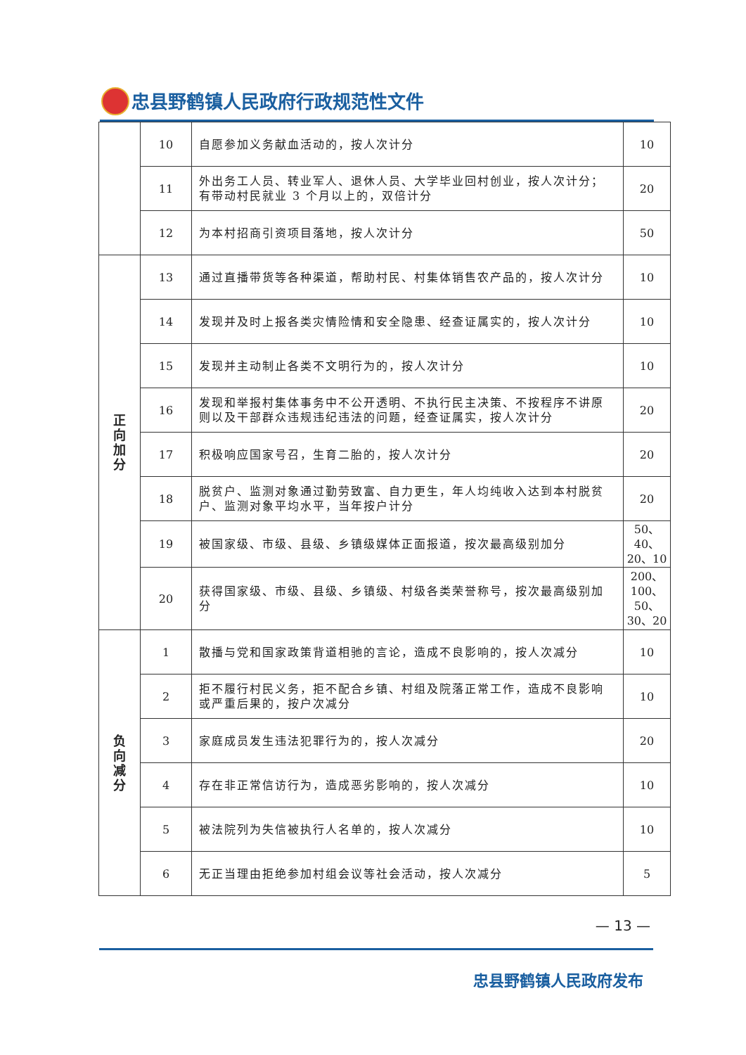忠县野鹤镇人民政府行政规范性文件
| | 10 | 自愿参加义务献血活动的，按人次计分 | 10 |
| | 11 | 外出务工人员、转业军人、退休人员、大学毕业回村创业，按人次计分；有带动村民就业 3 个月以上的，双倍计分 | 20 |
| | 12 | 为本村招商引资项目落地，按人次计分 | 50 |
| 正 向 加 分 | 13 | 通过直播带货等各种渠道，帮助村民、村集体销售农产品的，按人次计分 | 10 |
| | 14 | 发现并及时上报各类灾情险情和安全隐患、经查证属实的，按人次计分 | 10 |
| | 15 | 发现并主动制止各类不文明行为的，按人次计分 | 10 |
| | 16 | 发现和举报村集体事务中不公开透明、不执行民主决策、不按程序不讲原则以及干部群众违规违纪违法的问题，经查证属实，按人次计分 | 20 |
| | 17 | 积极响应国家号召，生育二胎的，按人次计分 | 20 |
| | 18 | 脱贫户、监测对象通过勤劳致富、自力更生，年人均纯收入达到本村脱贫户、监测对象平均水平，当年按户计分 | 20 |
| | 19 | 被国家级、市级、县级、乡镇级媒体正面报道，按次最高级别加分 | 50、 40、 20、10 |
| | 20 | 获得国家级、市级、县级、乡镇级、村级各类荣誉称号，按次最高级别加分 | 200、 100、 50、 30、20 |
| 负 向 减 分 | 1 | 散播与党和国家政策背道相驰的言论，造成不良影响的，按人次减分 | 10 |
| | 2 | 拒不履行村民义务，拒不配合乡镇、村组及院落正常工作，造成不良影响或严重后果的，按户次减分 | 10 |
| | 3 | 家庭成员发生违法犯罪行为的，按人次减分 | 20 |
| | 4 | 存在非正常信访行为，造成恶劣影响的，按人次减分 | 10 |
| | 5 | 被法院列为失信被执行人名单的，按人次减分 | 10 |
| | 6 | 无正当理由拒绝参加村组会议等社会活动，按人次减分 | 5 |
— 13 —
忠县野鹤镇人民政府发布